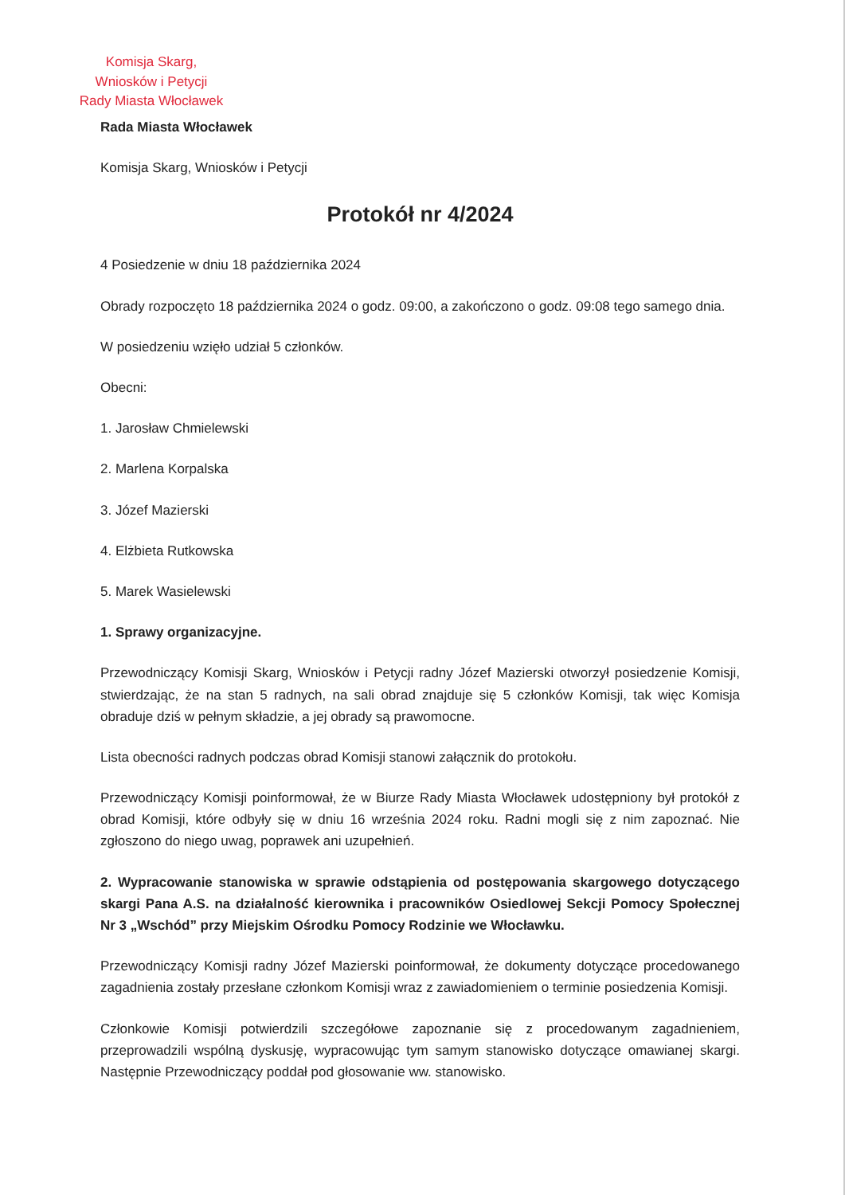Komisja Skarg,
Wniosków i Petycji
Rady Miasta Włocławek
Rada Miasta Włocławek
Komisja Skarg, Wniosków i Petycji
Protokół nr 4/2024
4 Posiedzenie w dniu 18 października 2024
Obrady rozpoczęto 18 października 2024 o godz. 09:00, a zakończono o godz. 09:08 tego samego dnia.
W posiedzeniu wzięło udział 5 członków.
Obecni:
1. Jarosław Chmielewski
2. Marlena Korpalska
3. Józef Mazierski
4. Elżbieta Rutkowska
5. Marek Wasielewski
1. Sprawy organizacyjne.
Przewodniczący Komisji Skarg, Wniosków i Petycji radny Józef Mazierski otworzył posiedzenie Komisji, stwierdzając, że na stan 5 radnych, na sali obrad znajduje się 5 członków Komisji, tak więc Komisja obraduje dziś w pełnym składzie, a jej obrady są prawomocne.
Lista obecności radnych podczas obrad Komisji stanowi załącznik do protokołu.
Przewodniczący Komisji poinformował, że w Biurze Rady Miasta Włocławek udostępniony był protokół z obrad Komisji, które odbyły się w dniu 16 września 2024 roku. Radni mogli się z nim zapoznać. Nie zgłoszono do niego uwag, poprawek ani uzupełnień.
2. Wypracowanie stanowiska w sprawie odstąpienia od postępowania skargowego dotyczącego skargi Pana A.S. na działalność kierownika i pracowników Osiedlowej Sekcji Pomocy Społecznej Nr 3 „Wschód” przy Miejskim Ośrodku Pomocy Rodzinie we Włocławku.
Przewodniczący Komisji radny Józef Mazierski poinformował, że dokumenty dotyczące procedowanego zagadnienia zostały przesłane członkom Komisji wraz z zawiadomieniem o terminie posiedzenia Komisji.
Członkowie Komisji potwierdzili szczegółowe zapoznanie się z procedowanym zagadnieniem, przeprowadzili wspólną dyskusję, wypracowując tym samym stanowisko dotyczące omawianej skargi. Następnie Przewodniczący poddał pod głosowanie ww. stanowisko.